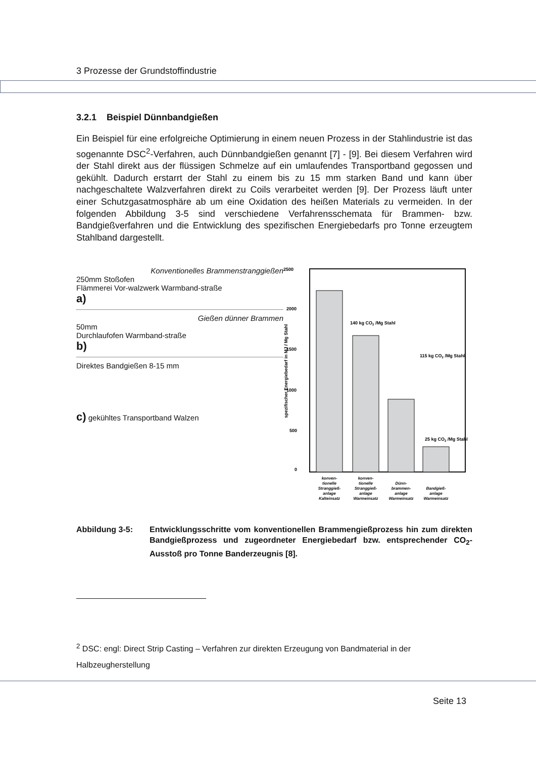3 Prozesse der Grundstoffindustrie
3.2.1 Beispiel Dünnbandgießen
Ein Beispiel für eine erfolgreiche Optimierung in einem neuen Prozess in der Stahlindustrie ist das sogenannte DSC<sup>2</sup>-Verfahren, auch Dünnbandgießen genannt [7] - [9]. Bei diesem Verfahren wird der Stahl direkt aus der flüssigen Schmelze auf ein umlaufendes Transportband gegossen und gekühlt. Dadurch erstarrt der Stahl zu einem bis zu 15 mm starken Band und kann über nachgeschaltete Walzverfahren direkt zu Coils verarbeitet werden [9]. Der Prozess läuft unter einer Schutzgasatmosphäre ab um eine Oxidation des heißen Materials zu vermeiden. In der folgenden Abbildung 3-5 sind verschiedene Verfahrensschemata für Brammen- bzw. Bandgießverfahren und die Entwicklung des spezifischen Energiebedarfs pro Tonne erzeugtem Stahlband dargestellt.
Konventionelles Brammenstranggießen
250mm Stoßofen
Flämmerei Vor-walzwerk Warmband-straße
a)
Gießen dünner Brammen
50mm
Durchlaufofen Warmband-straße
b)
Direktes Bandgießen 8-15 mm
c) gekühltes Transportband Walzen
2500
2000
1500
1000
500
0
spezifischer Energiebedarf in MJ / Mg Stahl
140 kg CO2 /Mg Stahl
115 kg CO2 /Mg Stahl
25 kg CO2 /Mg Stahl
konven-
tionelle
Stranggieß-
anlage
Kalteinsatz
konven-
tionelle
Stranggieß-
anlage
Warmeinsatz
Dünn-
brammen-
anlage
Warmeinsatz
Bandgieß-
anlage
Warmeinsatz
Abbildung 3-5: Entwicklungsschritte vom konventionellen Brammengießprozess hin zum direkten Bandgießprozess und zugeordneter Energiebedarf bzw. entsprechender CO<sub>2</sub>-Ausstoß pro Tonne Banderzeugnis [8].
<sup>2</sup> DSC: engl: Direct Strip Casting – Verfahren zur direkten Erzeugung von Bandmaterial in der Halbzeugherstellung
Seite 13